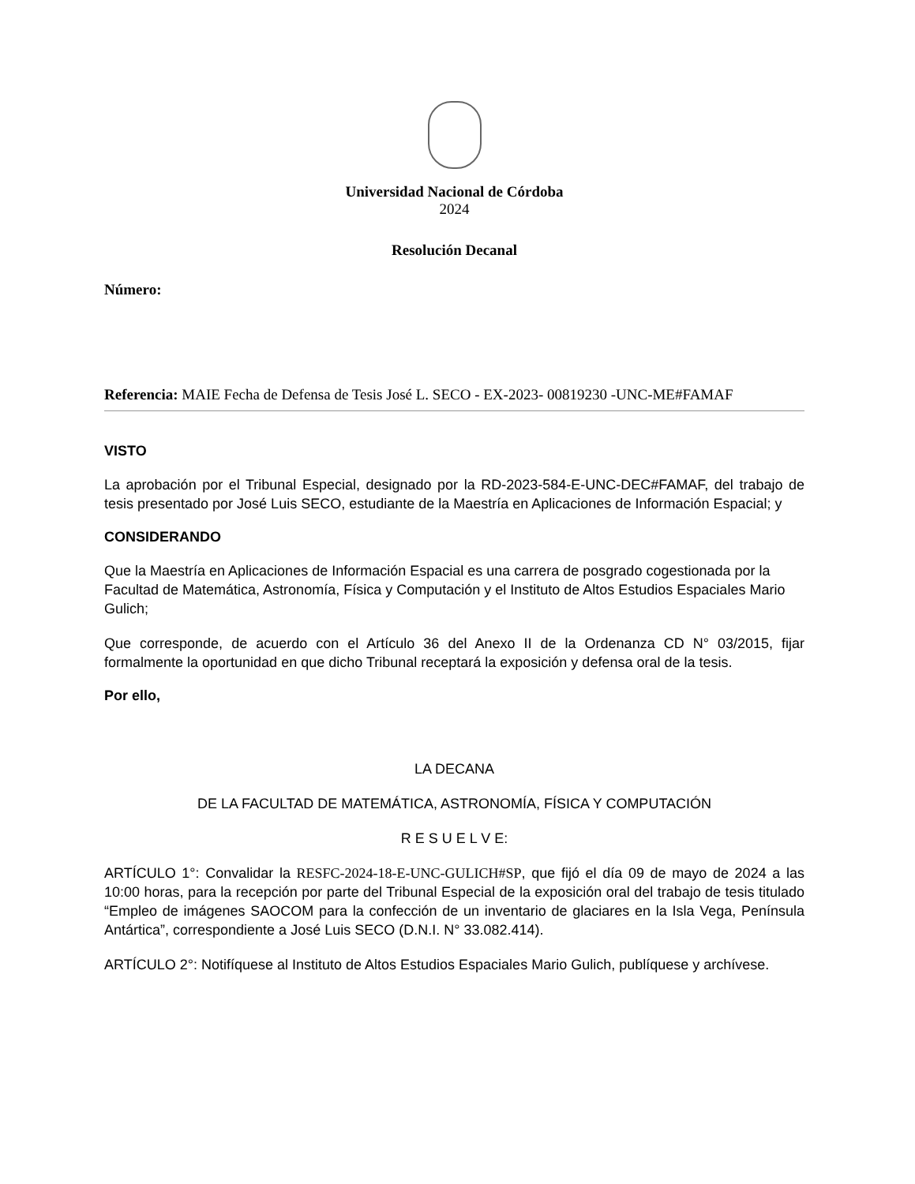Universidad Nacional de Córdoba
2024
Resolución Decanal
Número:
Referencia: MAIE Fecha de Defensa de Tesis José L. SECO - EX-2023- 00819230 -UNC-ME#FAMAF
VISTO
La aprobación por el Tribunal Especial, designado por la RD-2023-584-E-UNC-DEC#FAMAF, del trabajo de tesis presentado por José Luis SECO, estudiante de la Maestría en Aplicaciones de Información Espacial; y
CONSIDERANDO
Que la Maestría en Aplicaciones de Información Espacial es una carrera de posgrado cogestionada por la Facultad de Matemática, Astronomía, Física y Computación y el Instituto de Altos Estudios Espaciales Mario Gulich;
Que corresponde, de acuerdo con el Artículo 36 del Anexo II de la Ordenanza CD N° 03/2015, fijar formalmente la oportunidad en que dicho Tribunal receptará la exposición y defensa oral de la tesis.
Por ello,
LA DECANA
DE LA FACULTAD DE MATEMÁTICA, ASTRONOMÍA, FÍSICA Y COMPUTACIÓN
R E S U E L V E:
ARTÍCULO 1°: Convalidar la RESFC-2024-18-E-UNC-GULICH#SP, que fijó el día 09 de mayo de 2024 a las 10:00 horas, para la recepción por parte del Tribunal Especial de la exposición oral del trabajo de tesis titulado “Empleo de imágenes SAOCOM para la confección de un inventario de glaciares en la Isla Vega, Península Antártica”, correspondiente a José Luis SECO (D.N.I. N° 33.082.414).
ARTÍCULO 2°: Notifíquese al Instituto de Altos Estudios Espaciales Mario Gulich, publíquese y archívese.